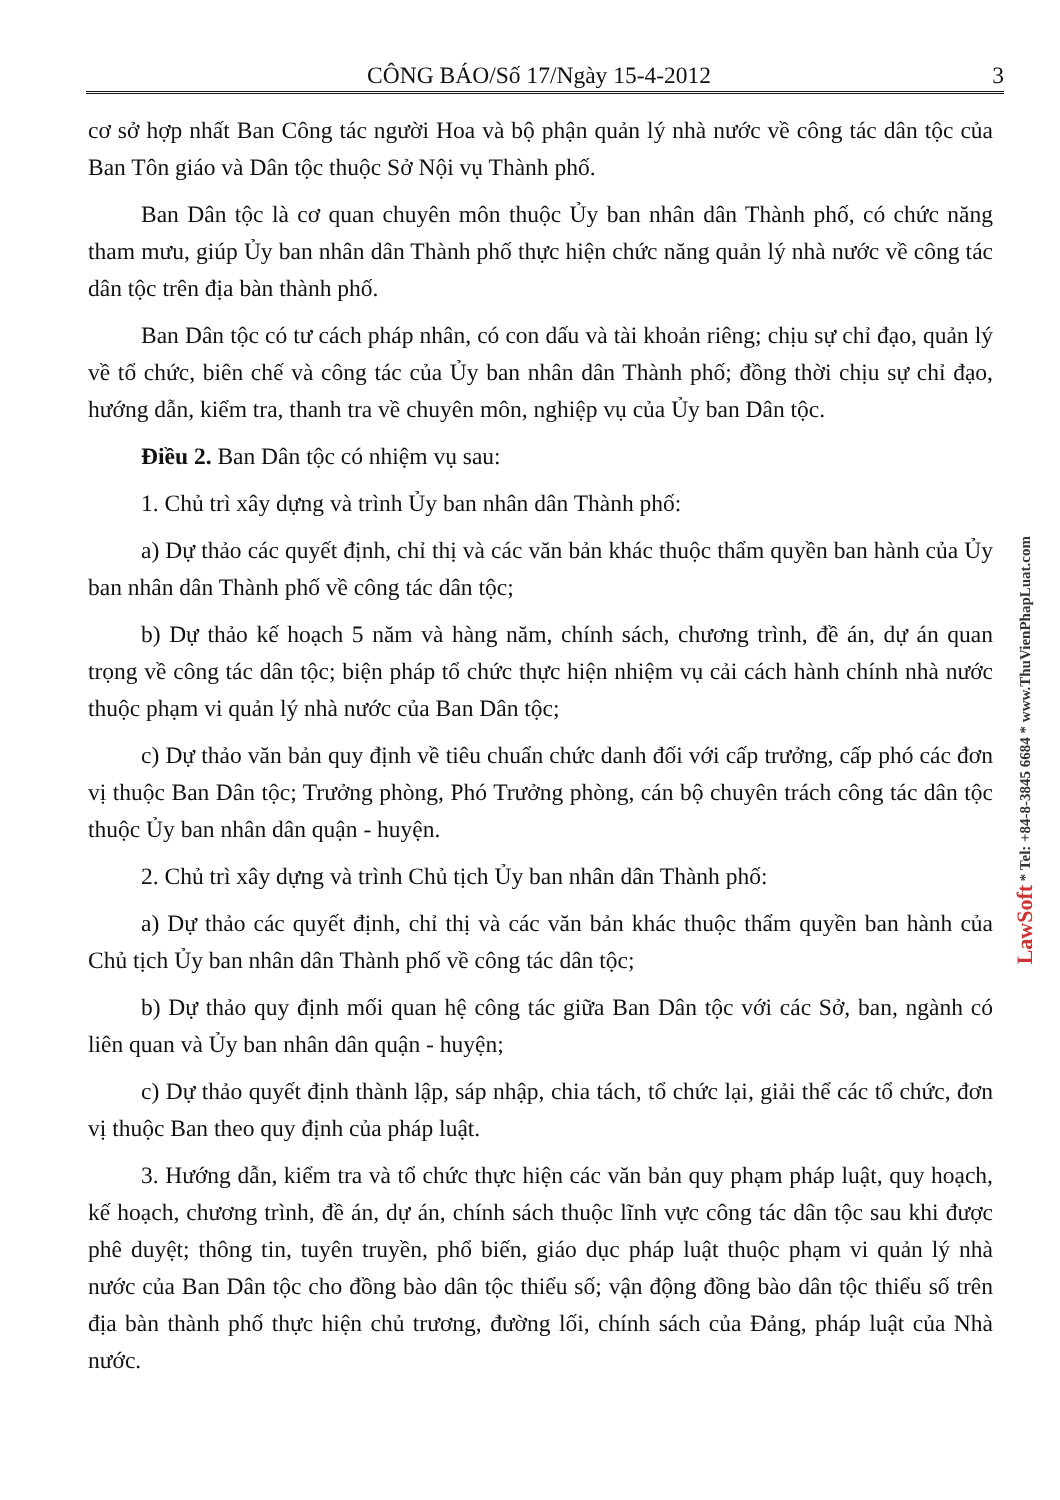CÔNG BÁO/Số 17/Ngày 15-4-2012 3
cơ sở hợp nhất Ban Công tác người Hoa và bộ phận quản lý nhà nước về công tác dân tộc của Ban Tôn giáo và Dân tộc thuộc Sở Nội vụ Thành phố.
Ban Dân tộc là cơ quan chuyên môn thuộc Ủy ban nhân dân Thành phố, có chức năng tham mưu, giúp Ủy ban nhân dân Thành phố thực hiện chức năng quản lý nhà nước về công tác dân tộc trên địa bàn thành phố.
Ban Dân tộc có tư cách pháp nhân, có con dấu và tài khoản riêng; chịu sự chỉ đạo, quản lý về tổ chức, biên chế và công tác của Ủy ban nhân dân Thành phố; đồng thời chịu sự chỉ đạo, hướng dẫn, kiểm tra, thanh tra về chuyên môn, nghiệp vụ của Ủy ban Dân tộc.
Điều 2. Ban Dân tộc có nhiệm vụ sau:
1. Chủ trì xây dựng và trình Ủy ban nhân dân Thành phố:
a) Dự thảo các quyết định, chỉ thị và các văn bản khác thuộc thẩm quyền ban hành của Ủy ban nhân dân Thành phố về công tác dân tộc;
b) Dự thảo kế hoạch 5 năm và hàng năm, chính sách, chương trình, đề án, dự án quan trọng về công tác dân tộc; biện pháp tổ chức thực hiện nhiệm vụ cải cách hành chính nhà nước thuộc phạm vi quản lý nhà nước của Ban Dân tộc;
c) Dự thảo văn bản quy định về tiêu chuẩn chức danh đối với cấp trưởng, cấp phó các đơn vị thuộc Ban Dân tộc; Trưởng phòng, Phó Trưởng phòng, cán bộ chuyên trách công tác dân tộc thuộc Ủy ban nhân dân quận - huyện.
2. Chủ trì xây dựng và trình Chủ tịch Ủy ban nhân dân Thành phố:
a) Dự thảo các quyết định, chỉ thị và các văn bản khác thuộc thẩm quyền ban hành của Chủ tịch Ủy ban nhân dân Thành phố về công tác dân tộc;
b) Dự thảo quy định mối quan hệ công tác giữa Ban Dân tộc với các Sở, ban, ngành có liên quan và Ủy ban nhân dân quận - huyện;
c) Dự thảo quyết định thành lập, sáp nhập, chia tách, tổ chức lại, giải thể các tổ chức, đơn vị thuộc Ban theo quy định của pháp luật.
3. Hướng dẫn, kiểm tra và tổ chức thực hiện các văn bản quy phạm pháp luật, quy hoạch, kế hoạch, chương trình, đề án, dự án, chính sách thuộc lĩnh vực công tác dân tộc sau khi được phê duyệt; thông tin, tuyên truyền, phổ biến, giáo dục pháp luật thuộc phạm vi quản lý nhà nước của Ban Dân tộc cho đồng bào dân tộc thiểu số; vận động đồng bào dân tộc thiểu số trên địa bàn thành phố thực hiện chủ trương, đường lối, chính sách của Đảng, pháp luật của Nhà nước.
LawSoft * Tel: +84-8-3845 6684 * www.ThuVienPhapLuat.com